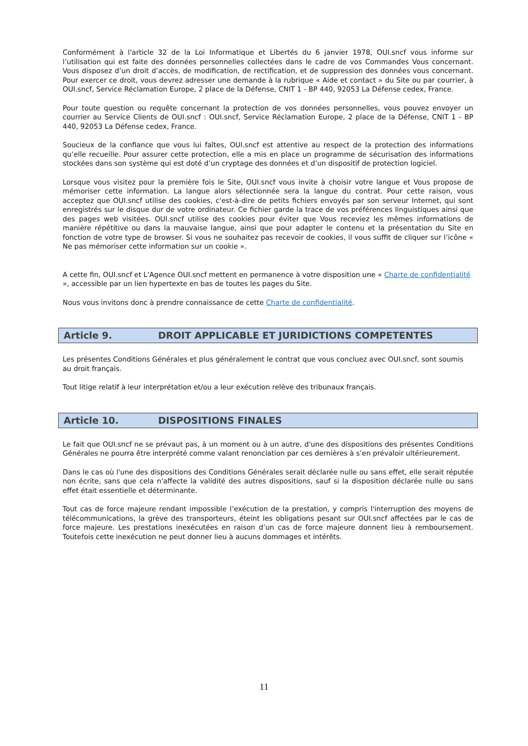Conformément à l'article 32 de la Loi Informatique et Libertés du 6 janvier 1978, OUI.sncf vous informe sur l’utilisation qui est faite des données personnelles collectées dans le cadre de vos Commandes Vous concernant. Vous disposez d’un droit d’accès, de modification, de rectification, et de suppression des données vous concernant. Pour exercer ce droit, vous devrez adresser une demande à la rubrique « Aide et contact » du Site ou par courrier, à OUI.sncf, Service Réclamation Europe, 2 place de la Défense, CNIT 1 - BP 440, 92053 La Défense cedex, France.
Pour toute question ou requête concernant la protection de vos données personnelles, vous pouvez envoyer un courrier au Service Clients de OUI.sncf : OUI.sncf, Service Réclamation Europe, 2 place de la Défense, CNIT 1 - BP 440, 92053 La Défense cedex, France.
Soucieux de la confiance que vous lui faîtes, OUI.sncf est attentive au respect de la protection des informations qu’elle recueille. Pour assurer cette protection, elle a mis en place un programme de sécurisation des informations stockées dans son système qui est doté d’un cryptage des données et d’un dispositif de protection logiciel.
Lorsque vous visitez pour la première fois le Site, OUI.sncf vous invite à choisir votre langue et Vous propose de mémoriser cette information. La langue alors sélectionnée sera la langue du contrat. Pour cette raison, vous acceptez que OUI.sncf utilise des cookies, c'est-à-dire de petits fichiers envoyés par son serveur Internet, qui sont enregistrés sur le disque dur de votre ordinateur. Ce fichier garde la trace de vos préférences linguistiques ainsi que des pages web visitées. OUI.sncf utilise des cookies pour éviter que Vous receviez les mêmes informations de manière répétitive ou dans la mauvaise langue, ainsi que pour adapter le contenu et la présentation du Site en fonction de votre type de browser. Si vous ne souhaitez pas recevoir de cookies, il vous suffit de cliquer sur l’icône « Ne pas mémoriser cette information sur un cookie ».
A cette fin, OUI.sncf et L'Agence OUI.sncf mettent en permanence à votre disposition une « Charte de confidentialité », accessible par un lien hypertexte en bas de toutes les pages du Site.
Nous vous invitons donc à prendre connaissance de cette Charte de confidentialité.
Article 9. DROIT APPLICABLE ET JURIDICTIONS COMPETENTES
Les présentes Conditions Générales et plus généralement le contrat que vous concluez avec OUI.sncf, sont soumis au droit français.
Tout litige relatif à leur interprétation et/ou a leur exécution relève des tribunaux français.
Article 10. DISPOSITIONS FINALES
Le fait que OUI.sncf ne se prévaut pas, à un moment ou à un autre, d'une des dispositions des présentes Conditions Générales ne pourra être interprété comme valant renonciation par ces dernières à s’en prévaloir ultérieurement.
Dans le cas où l'une des dispositions des Conditions Générales serait déclarée nulle ou sans effet, elle serait réputée non écrite, sans que cela n'affecte la validité des autres dispositions, sauf si la disposition déclarée nulle ou sans effet était essentielle et déterminante.
Tout cas de force majeure rendant impossible l’exécution de la prestation, y compris l'interruption des moyens de télécommunications, la grève des transporteurs, éteint les obligations pesant sur OUI.sncf affectées par le cas de force majeure. Les prestations inexécutées en raison d’un cas de force majeure donnent lieu à remboursement. Toutefois cette inexécution ne peut donner lieu à aucuns dommages et intérêts.
11